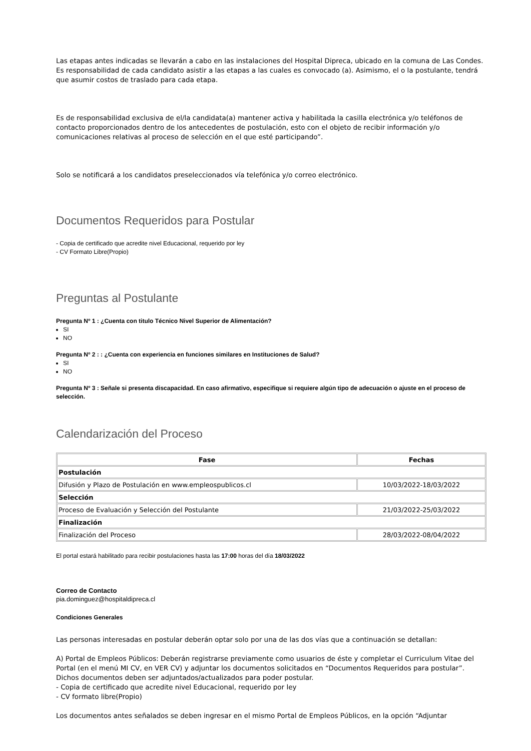Las etapas antes indicadas se llevarán a cabo en las instalaciones del Hospital Dipreca, ubicado en la comuna de Las Condes. Es responsabilidad de cada candidato asistir a las etapas a las cuales es convocado (a). Asimismo, el o la postulante, tendrá que asumir costos de traslado para cada etapa.
Es de responsabilidad exclusiva de el/la candidata(a) mantener activa y habilitada la casilla electrónica y/o teléfonos de contacto proporcionados dentro de los antecedentes de postulación, esto con el objeto de recibir información y/o comunicaciones relativas al proceso de selección en el que esté participando”.
Solo se notificará a los candidatos preseleccionados vía telefónica y/o correo electrónico.
Documentos Requeridos para Postular
- Copia de certificado que acredite nivel Educacional, requerido por ley
- CV Formato Libre(Propio)
Preguntas al Postulante
Pregunta Nº 1 : ¿Cuenta con titulo Técnico Nivel Superior de Alimentación?
SI
NO
Pregunta Nº 2 : : ¿Cuenta con experiencia en funciones similares en Instituciones de Salud?
SI
NO
Pregunta Nº 3 : Señale si presenta discapacidad. En caso afirmativo, especifique si requiere algún tipo de adecuación o ajuste en el proceso de selección.
Calendarización del Proceso
| Fase | Fechas |
| --- | --- |
| Postulación | |
| Difusión y Plazo de Postulación en www.empleospublicos.cl | 10/03/2022-18/03/2022 |
| Selección | |
| Proceso de Evaluación y Selección del Postulante | 21/03/2022-25/03/2022 |
| Finalización | |
| Finalización del Proceso | 28/03/2022-08/04/2022 |
El portal estará habilitado para recibir postulaciones hasta las 17:00 horas del día 18/03/2022
Correo de Contacto
pia.dominguez@hospitaldipreca.cl
Condiciones Generales
Las personas interesadas en postular deberán optar solo por una de las dos vías que a continuación se detallan:
A) Portal de Empleos Públicos: Deberán registrarse previamente como usuarios de éste y completar el Curriculum Vitae del Portal (en el menú MI CV, en VER CV) y adjuntar los documentos solicitados en “Documentos Requeridos para postular”. Dichos documentos deben ser adjuntados/actualizados para poder postular.
- Copia de certificado que acredite nivel Educacional, requerido por ley
- CV formato libre(Propio)
Los documentos antes señalados se deben ingresar en el mismo Portal de Empleos Públicos, en la opción “Adjuntar